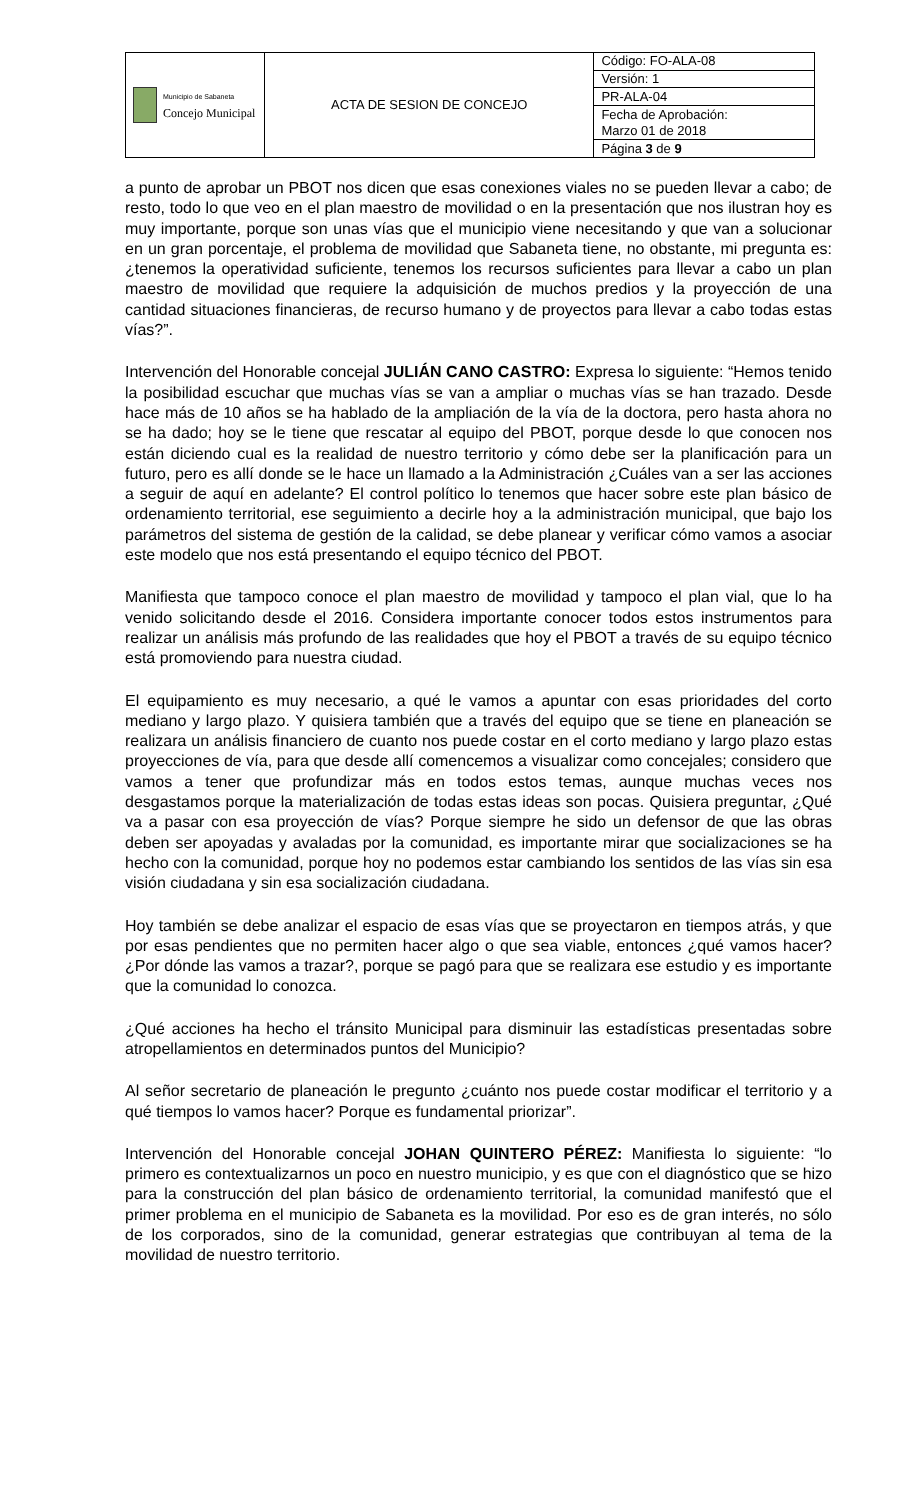| Municipio de Sabaneta Concejo Municipal | ACTA DE SESION DE CONCEJO | Código: FO-ALA-08 |
| | | Versión: 1 |
| | | PR-ALA-04 |
| | | Fecha de Aprobación: Marzo 01 de 2018 |
| | | Página 3 de 9 |
a punto de aprobar un PBOT nos dicen que esas conexiones viales no se pueden llevar a cabo; de resto, todo lo que veo en el plan maestro de movilidad o en la presentación que nos ilustran hoy es muy importante, porque son unas vías que el municipio viene necesitando y que van a solucionar en un gran porcentaje, el problema de movilidad que Sabaneta tiene, no obstante, mi pregunta es: ¿tenemos la operatividad suficiente, tenemos los recursos suficientes para llevar a cabo un plan maestro de movilidad que requiere la adquisición de muchos predios y la proyección de una cantidad situaciones financieras, de recurso humano y de proyectos para llevar a cabo todas estas vías?”.
Intervención del Honorable concejal JULIÁN CANO CASTRO: Expresa lo siguiente: “Hemos tenido la posibilidad escuchar que muchas vías se van a ampliar o muchas vías se han trazado. Desde hace más de 10 años se ha hablado de la ampliación de la vía de la doctora, pero hasta ahora no se ha dado; hoy se le tiene que rescatar al equipo del PBOT, porque desde lo que conocen nos están diciendo cual es la realidad de nuestro territorio y cómo debe ser la planificación para un futuro, pero es allí donde se le hace un llamado a la Administración ¿Cuáles van a ser las acciones a seguir de aquí en adelante? El control político lo tenemos que hacer sobre este plan básico de ordenamiento territorial, ese seguimiento a decirle hoy a la administración municipal, que bajo los parámetros del sistema de gestión de la calidad, se debe planear y verificar cómo vamos a asociar este modelo que nos está presentando el equipo técnico del PBOT.
Manifiesta que tampoco conoce el plan maestro de movilidad y tampoco el plan vial, que lo ha venido solicitando desde el 2016. Considera importante conocer todos estos instrumentos para realizar un análisis más profundo de las realidades que hoy el PBOT a través de su equipo técnico está promoviendo para nuestra ciudad.
El equipamiento es muy necesario, a qué le vamos a apuntar con esas prioridades del corto mediano y largo plazo. Y quisiera también que a través del equipo que se tiene en planeación se realizara un análisis financiero de cuanto nos puede costar en el corto mediano y largo plazo estas proyecciones de vía, para que desde allí comencemos a visualizar como concejales; considero que vamos a tener que profundizar más en todos estos temas, aunque muchas veces nos desgastamos porque la materialización de todas estas ideas son pocas. Quisiera preguntar, ¿Qué va a pasar con esa proyección de vías? Porque siempre he sido un defensor de que las obras deben ser apoyadas y avaladas por la comunidad, es importante mirar que socializaciones se ha hecho con la comunidad, porque hoy no podemos estar cambiando los sentidos de las vías sin esa visión ciudadana y sin esa socialización ciudadana.
Hoy también se debe analizar el espacio de esas vías que se proyectaron en tiempos atrás, y que por esas pendientes que no permiten hacer algo o que sea viable, entonces ¿qué vamos hacer? ¿Por dónde las vamos a trazar?, porque se pagó para que se realizara ese estudio y es importante que la comunidad lo conozca.
¿Qué acciones ha hecho el tránsito Municipal para disminuir las estadísticas presentadas sobre atropellamientos en determinados puntos del Municipio?
Al señor secretario de planeación le pregunto ¿cuánto nos puede costar modificar el territorio y a qué tiempos lo vamos hacer? Porque es fundamental priorizar”.
Intervención del Honorable concejal JOHAN QUINTERO PÉREZ: Manifiesta lo siguiente: “lo primero es contextualizarnos un poco en nuestro municipio, y es que con el diagnóstico que se hizo para la construcción del plan básico de ordenamiento territorial, la comunidad manifestó que el primer problema en el municipio de Sabaneta es la movilidad. Por eso es de gran interés, no sólo de los corporados, sino de la comunidad, generar estrategias que contribuyan al tema de la movilidad de nuestro territorio.